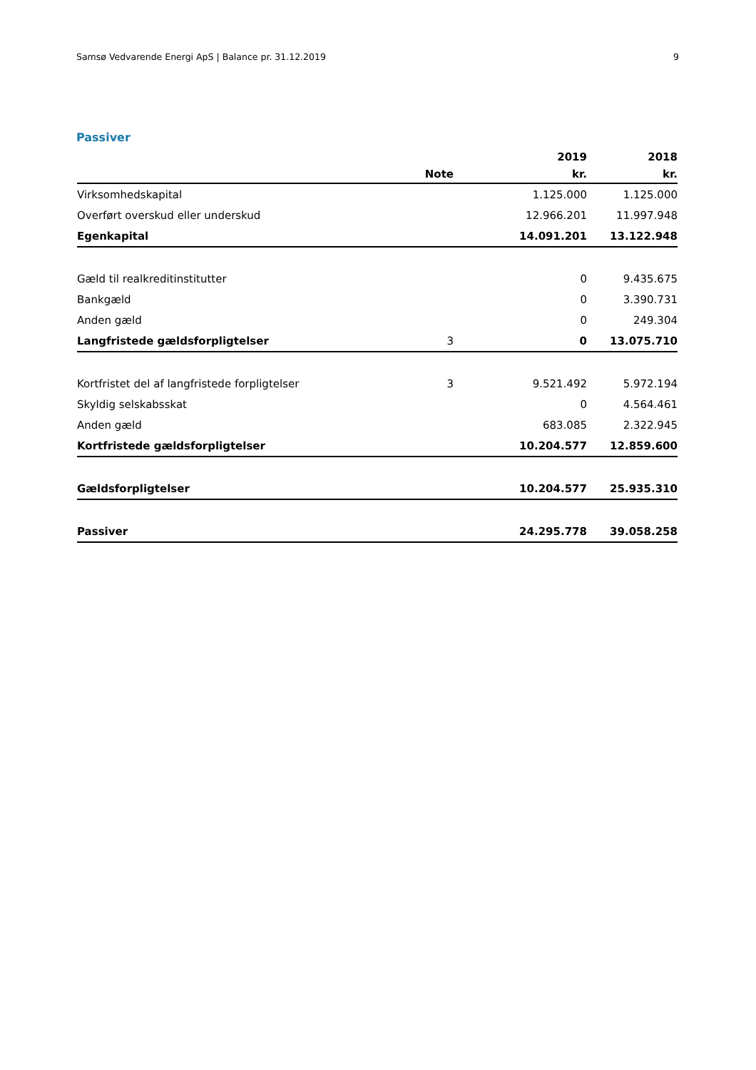Samsø Vedvarende Energi ApS | Balance pr. 31.12.2019 9
Passiver
| | | | 2019 | 2018 |
| --- | --- | --- | --- | --- |
| | Note | | kr. | kr. |
| Virksomhedskapital | | | 1.125.000 | 1.125.000 |
| Overført overskud eller underskud | | | 12.966.201 | 11.997.948 |
| Egenkapital | | | 14.091.201 | 13.122.948 |
| Gæld til realkreditinstitutter | | | 0 | 9.435.675 |
| Bankgæld | | | 0 | 3.390.731 |
| Anden gæld | | | 0 | 249.304 |
| Langfristede gældsforpligtelser | 3 | | 0 | 13.075.710 |
| Kortfristet del af langfristede forpligtelser | 3 | | 9.521.492 | 5.972.194 |
| Skyldig selskabsskat | | | 0 | 4.564.461 |
| Anden gæld | | | 683.085 | 2.322.945 |
| Kortfristede gældsforpligtelser | | | 10.204.577 | 12.859.600 |
| Gældsforpligtelser | | | 10.204.577 | 25.935.310 |
| Passiver | | | 24.295.778 | 39.058.258 |